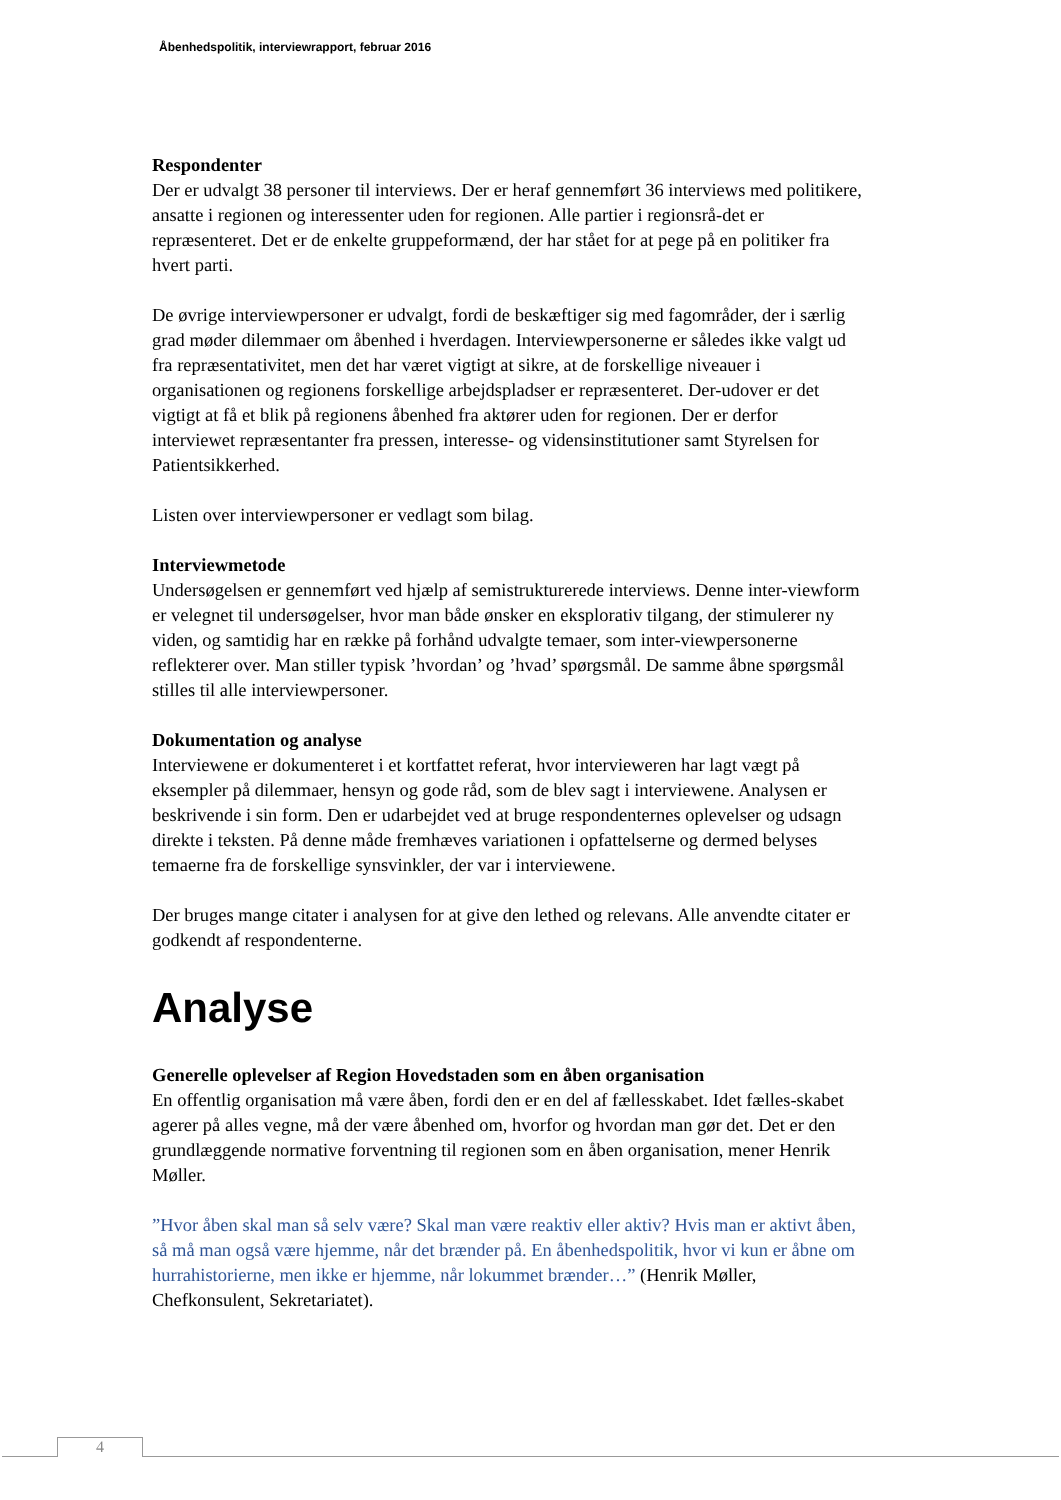Åbenhedspolitik, interviewrapport, februar 2016
Respondenter
Der er udvalgt 38 personer til interviews. Der er heraf gennemført 36 interviews med politikere, ansatte i regionen og interessenter uden for regionen. Alle partier i regionsrå-det er repræsenteret. Det er de enkelte gruppeformænd, der har stået for at pege på en politiker fra hvert parti.
De øvrige interviewpersoner er udvalgt, fordi de beskæftiger sig med fagområder, der i særlig grad møder dilemmaer om åbenhed i hverdagen. Interviewpersonerne er således ikke valgt ud fra repræsentativitet, men det har været vigtigt at sikre, at de forskellige niveauer i organisationen og regionens forskellige arbejdspladser er repræsenteret. Der-udover er det vigtigt at få et blik på regionens åbenhed fra aktører uden for regionen. Der er derfor interviewet repræsentanter fra pressen, interesse- og vidensinstitutioner samt Styrelsen for Patientsikkerhed.
Listen over interviewpersoner er vedlagt som bilag.
Interviewmetode
Undersøgelsen er gennemført ved hjælp af semistrukturerede interviews. Denne inter-viewform er velegnet til undersøgelser, hvor man både ønsker en eksplorativ tilgang, der stimulerer ny viden, og samtidig har en række på forhånd udvalgte temaer, som inter-viewpersonerne reflekterer over. Man stiller typisk ’hvordan’ og ’hvad’ spørgsmål. De samme åbne spørgsmål stilles til alle interviewpersoner.
Dokumentation og analyse
Interviewene er dokumenteret i et kortfattet referat, hvor intervieweren har lagt vægt på eksempler på dilemmaer, hensyn og gode råd, som de blev sagt i interviewene. Analysen er beskrivende i sin form. Den er udarbejdet ved at bruge respondenternes oplevelser og udsagn direkte i teksten. På denne måde fremhæves variationen i opfattelserne og dermed belyses temaerne fra de forskellige synsvinkler, der var i interviewene.
Der bruges mange citater i analysen for at give den lethed og relevans. Alle anvendte citater er godkendt af respondenterne.
Analyse
Generelle oplevelser af Region Hovedstaden som en åben organisation
En offentlig organisation må være åben, fordi den er en del af fællesskabet. Idet fælles-skabet agerer på alles vegne, må der være åbenhed om, hvorfor og hvordan man gør det. Det er den grundlæggende normative forventning til regionen som en åben organisation, mener Henrik Møller.
”Hvor åben skal man så selv være? Skal man være reaktiv eller aktiv? Hvis man er aktivt åben, så må man også være hjemme, når det brænder på. En åbenhedspolitik, hvor vi kun er åbne om hurrahistorierne, men ikke er hjemme, når lokummet brænder…” (Henrik Møller, Chefkonsulent, Sekretariatet).
4